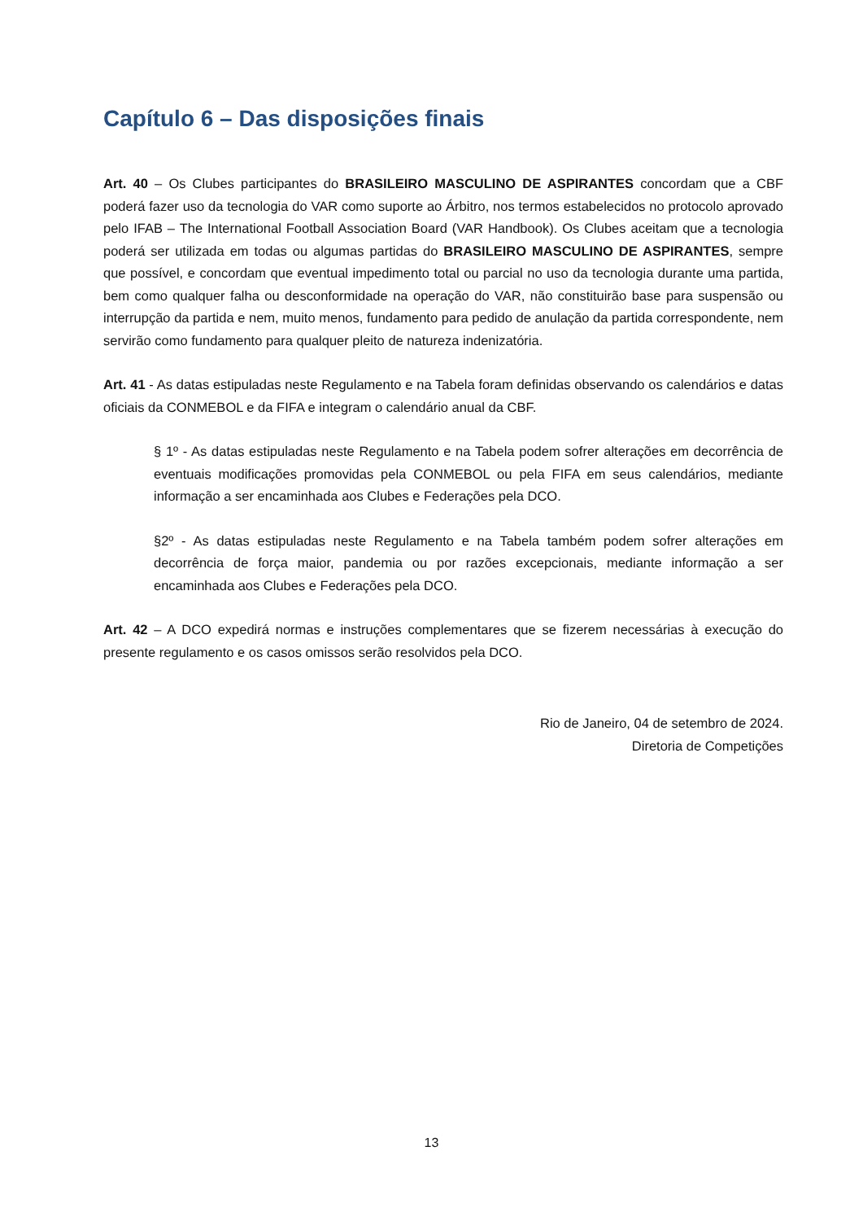Capítulo 6 – Das disposições finais
Art. 40 – Os Clubes participantes do BRASILEIRO MASCULINO DE ASPIRANTES concordam que a CBF poderá fazer uso da tecnologia do VAR como suporte ao Árbitro, nos termos estabelecidos no protocolo aprovado pelo IFAB – The International Football Association Board (VAR Handbook). Os Clubes aceitam que a tecnologia poderá ser utilizada em todas ou algumas partidas do BRASILEIRO MASCULINO DE ASPIRANTES, sempre que possível, e concordam que eventual impedimento total ou parcial no uso da tecnologia durante uma partida, bem como qualquer falha ou desconformidade na operação do VAR, não constituirão base para suspensão ou interrupção da partida e nem, muito menos, fundamento para pedido de anulação da partida correspondente, nem servirão como fundamento para qualquer pleito de natureza indenizatória.
Art. 41 - As datas estipuladas neste Regulamento e na Tabela foram definidas observando os calendários e datas oficiais da CONMEBOL e da FIFA e integram o calendário anual da CBF.
§ 1º - As datas estipuladas neste Regulamento e na Tabela podem sofrer alterações em decorrência de eventuais modificações promovidas pela CONMEBOL ou pela FIFA em seus calendários, mediante informação a ser encaminhada aos Clubes e Federações pela DCO.
§2º - As datas estipuladas neste Regulamento e na Tabela também podem sofrer alterações em decorrência de força maior, pandemia ou por razões excepcionais, mediante informação a ser encaminhada aos Clubes e Federações pela DCO.
Art. 42 – A DCO expedirá normas e instruções complementares que se fizerem necessárias à execução do presente regulamento e os casos omissos serão resolvidos pela DCO.
Rio de Janeiro, 04 de setembro de 2024.
Diretoria de Competições
13